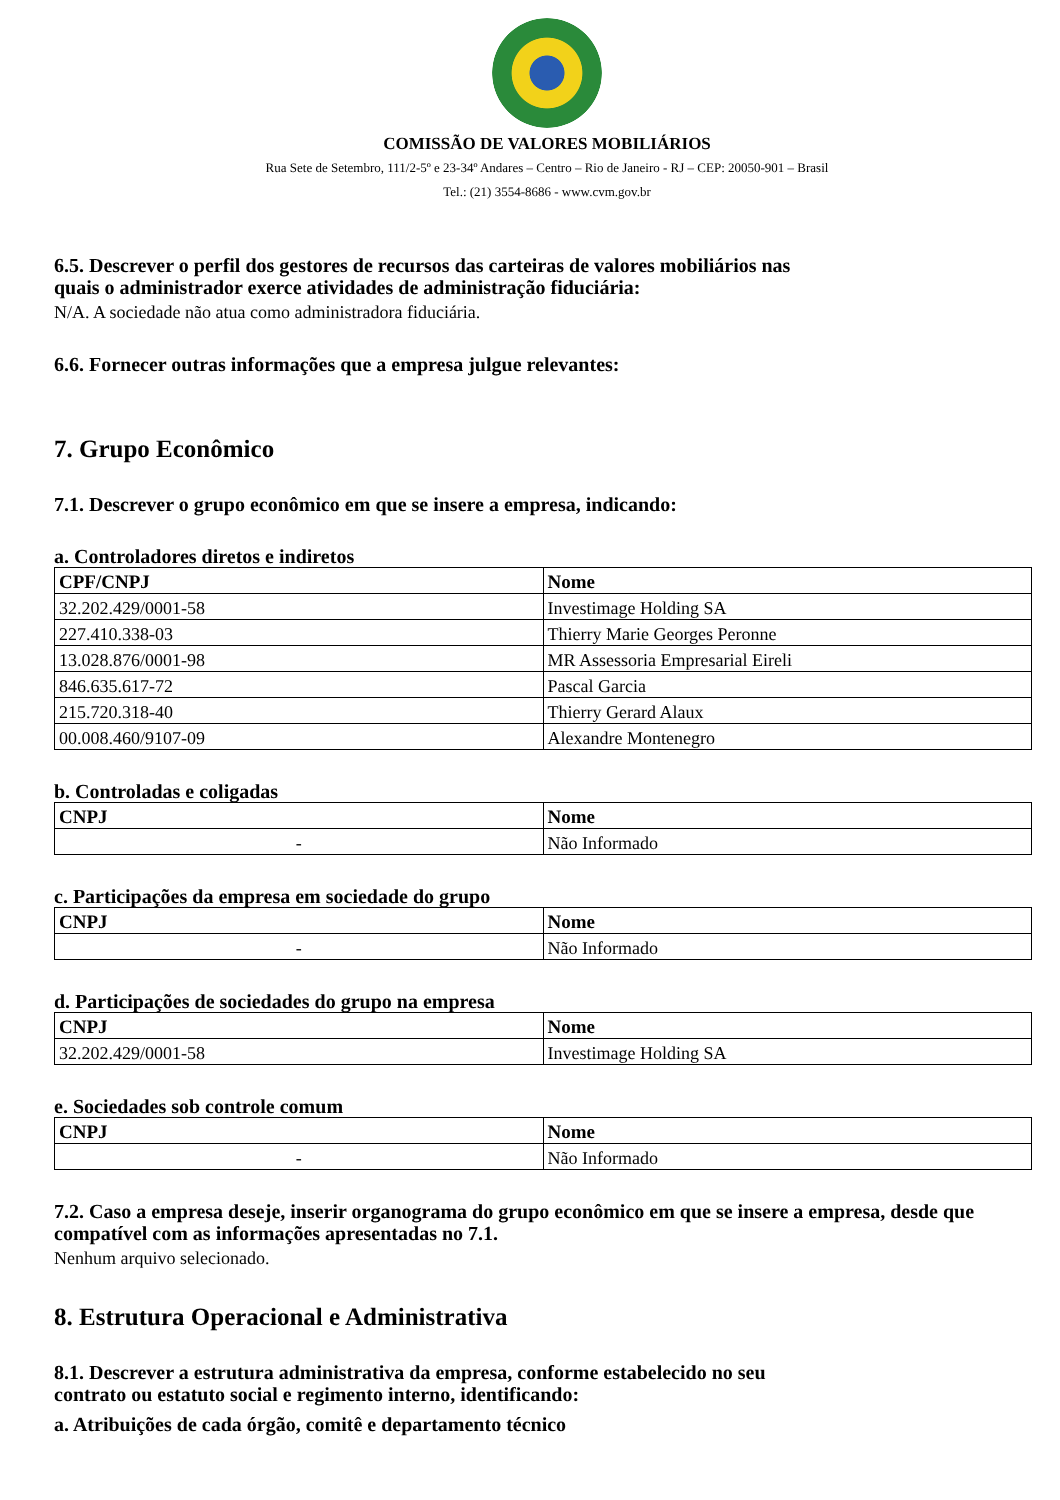COMISSÃO DE VALORES MOBILIÁRIOS
Rua Sete de Setembro, 111/2-5º e 23-34º Andares – Centro – Rio de Janeiro - RJ – CEP: 20050-901 – Brasil
Tel.: (21) 3554-8686 - www.cvm.gov.br
6.5. Descrever o perfil dos gestores de recursos das carteiras de valores mobiliários nas
quais o administrador exerce atividades de administração fiduciária:
N/A. A sociedade não atua como administradora fiduciária.
6.6. Fornecer outras informações que a empresa julgue relevantes:
7. Grupo Econômico
7.1. Descrever o grupo econômico em que se insere a empresa, indicando:
a. Controladores diretos e indiretos
| CPF/CNPJ | Nome |
| --- | --- |
| 32.202.429/0001-58 | Investimage Holding SA |
| 227.410.338-03 | Thierry Marie Georges Peronne |
| 13.028.876/0001-98 | MR Assessoria Empresarial Eireli |
| 846.635.617-72 | Pascal Garcia |
| 215.720.318-40 | Thierry Gerard Alaux |
| 00.008.460/9107-09 | Alexandre Montenegro |
b. Controladas e coligadas
| CNPJ | Nome |
| --- | --- |
| - | Não Informado |
c. Participações da empresa em sociedade do grupo
| CNPJ | Nome |
| --- | --- |
| - | Não Informado |
d. Participações de sociedades do grupo na empresa
| CNPJ | Nome |
| --- | --- |
| 32.202.429/0001-58 | Investimage Holding SA |
e. Sociedades sob controle comum
| CNPJ | Nome |
| --- | --- |
| - | Não Informado |
7.2. Caso a empresa deseje, inserir organograma do grupo econômico em que se insere a empresa, desde que compatível com as informações apresentadas no 7.1.
Nenhum arquivo selecionado.
8. Estrutura Operacional e Administrativa
8.1. Descrever a estrutura administrativa da empresa, conforme estabelecido no seu
contrato ou estatuto social e regimento interno, identificando:
a. Atribuições de cada órgão, comitê e departamento técnico